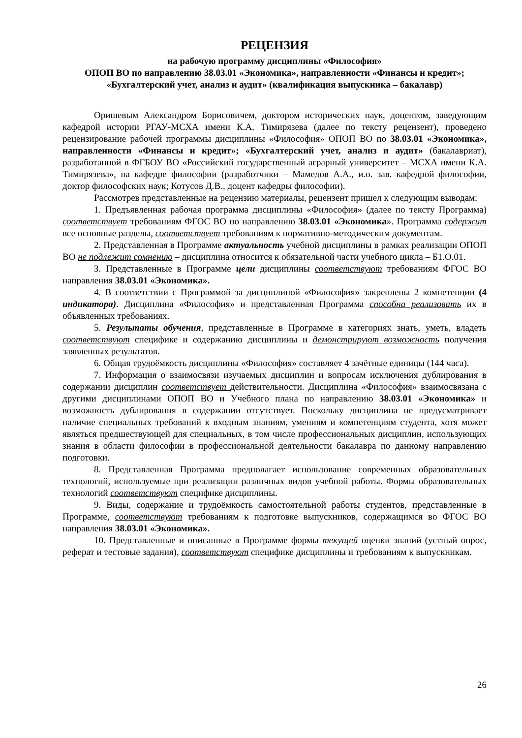РЕЦЕНЗИЯ
на рабочую программу дисциплины «Философия»
ОПОП ВО по направлению 38.03.01 «Экономика», направленности «Финансы и кредит»; «Бухгалтерский учет, анализ и аудит» (квалификация выпускника – бакалавр)
Оришевым Александром Борисовичем, доктором исторических наук, доцентом, заведующим кафедрой истории РГАУ-МСХА имени К.А. Тимирязева (далее по тексту рецензент), проведено рецензирование рабочей программы дисциплины «Философия» ОПОП ВО по 38.03.01 «Экономика», направленности «Финансы и кредит»; «Бухгалтерский учет, анализ и аудит» (бакалавриат), разработанной в ФГБОУ ВО «Российский государственный аграрный университет – МСХА имени К.А. Тимирязева», на кафедре философии (разработчики – Мамедов А.А., и.о. зав. кафедрой философии, доктор философских наук; Котусов Д.В., доцент кафедры философии).
Рассмотрев представленные на рецензию материалы, рецензент пришел к следующим выводам:
1. Предъявленная рабочая программа дисциплины «Философия» (далее по тексту Программа) соответствует требованиям ФГОС ВО по направлению 38.03.01 «Экономика». Программа содержит все основные разделы, соответствует требованиям к нормативно-методическим документам.
2. Представленная в Программе актуальность учебной дисциплины в рамках реализации ОПОП ВО не подлежит сомнению – дисциплина относится к обязательной части учебного цикла – Б1.О.01.
3. Представленные в Программе цели дисциплины соответствуют требованиям ФГОС ВО направления 38.03.01 «Экономика».
4. В соответствии с Программой за дисциплиной «Философия» закреплены 2 компетенции (4 индикатора). Дисциплина «Философия» и представленная Программа способна реализовать их в объявленных требованиях.
5. Результаты обучения, представленные в Программе в категориях знать, уметь, владеть соответствуют специфике и содержанию дисциплины и демонстрируют возможность получения заявленных результатов.
6. Общая трудоёмкость дисциплины «Философия» составляет 4 зачётные единицы (144 часа).
7. Информация о взаимосвязи изучаемых дисциплин и вопросам исключения дублирования в содержании дисциплин соответствует действительности. Дисциплина «Философия» взаимосвязана с другими дисциплинами ОПОП ВО и Учебного плана по направлению 38.03.01 «Экономика» и возможность дублирования в содержании отсутствует. Поскольку дисциплина не предусматривает наличие специальных требований к входным знаниям, умениям и компетенциям студента, хотя может являться предшествующей для специальных, в том числе профессиональных дисциплин, использующих знания в области философии в профессиональной деятельности бакалавра по данному направлению подготовки.
8. Представленная Программа предполагает использование современных образовательных технологий, используемые при реализации различных видов учебной работы. Формы образовательных технологий соответствуют специфике дисциплины.
9. Виды, содержание и трудоёмкость самостоятельной работы студентов, представленные в Программе, соответствуют требованиям к подготовке выпускников, содержащимся во ФГОС ВО направления 38.03.01 «Экономика».
10. Представленные и описанные в Программе формы текущей оценки знаний (устный опрос, реферат и тестовые задания), соответствуют специфике дисциплины и требованиям к выпускникам.
26